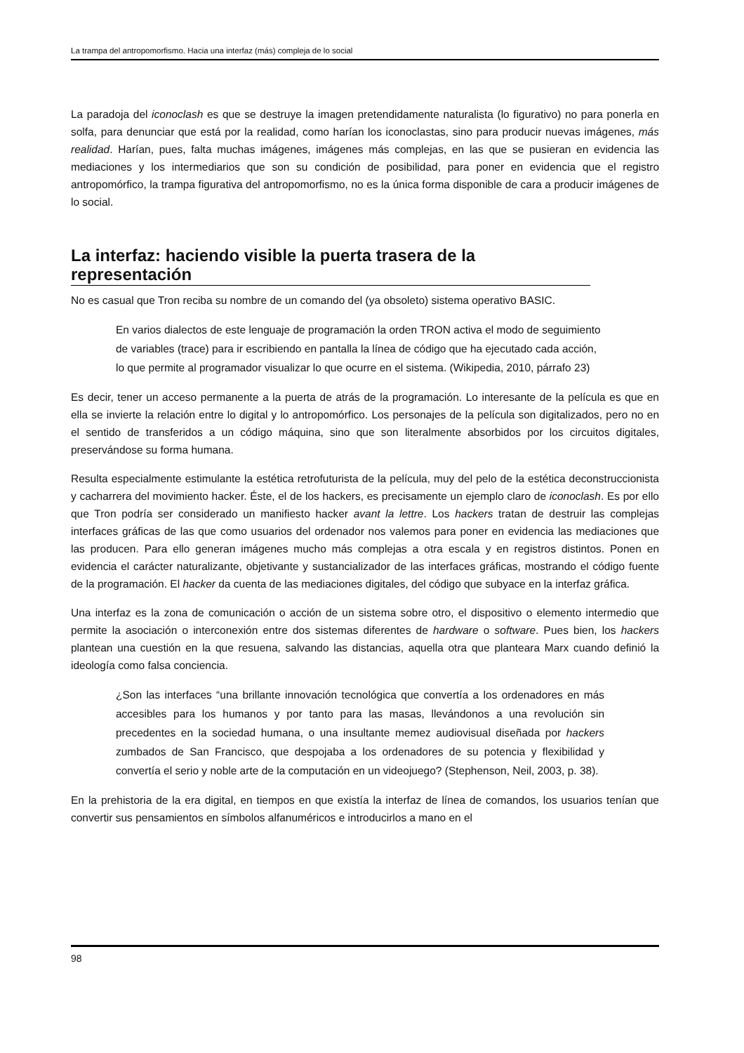La trampa del antropomorfismo. Hacia una interfaz (más) compleja de lo social
La paradoja del iconoclash es que se destruye la imagen pretendidamente naturalista (lo figurativo) no para ponerla en solfa, para denunciar que está por la realidad, como harían los iconoclastas, sino para producir nuevas imágenes, más realidad. Harían, pues, falta muchas imágenes, imágenes más complejas, en las que se pusieran en evidencia las mediaciones y los intermediarios que son su condición de posibilidad, para poner en evidencia que el registro antropomórfico, la trampa figurativa del antropomorfismo, no es la única forma disponible de cara a producir imágenes de lo social.
La interfaz: haciendo visible la puerta trasera de la representación
No es casual que Tron reciba su nombre de un comando del (ya obsoleto) sistema operativo BASIC.
En varios dialectos de este lenguaje de programación la orden TRON activa el modo de seguimiento de variables (trace) para ir escribiendo en pantalla la línea de código que ha ejecutado cada acción, lo que permite al programador visualizar lo que ocurre en el sistema. (Wikipedia, 2010, párrafo 23)
Es decir, tener un acceso permanente a la puerta de atrás de la programación. Lo interesante de la película es que en ella se invierte la relación entre lo digital y lo antropomórfico. Los personajes de la película son digitalizados, pero no en el sentido de transferidos a un código máquina, sino que son literalmente absorbidos por los circuitos digitales, preservándose su forma humana.
Resulta especialmente estimulante la estética retrofuturista de la película, muy del pelo de la estética deconstruccionista y cacharrera del movimiento hacker. Éste, el de los hackers, es precisamente un ejemplo claro de iconoclash. Es por ello que Tron podría ser considerado un manifiesto hacker avant la lettre. Los hackers tratan de destruir las complejas interfaces gráficas de las que como usuarios del ordenador nos valemos para poner en evidencia las mediaciones que las producen. Para ello generan imágenes mucho más complejas a otra escala y en registros distintos. Ponen en evidencia el carácter naturalizante, objetivante y sustancializador de las interfaces gráficas, mostrando el código fuente de la programación. El hacker da cuenta de las mediaciones digitales, del código que subyace en la interfaz gráfica.
Una interfaz es la zona de comunicación o acción de un sistema sobre otro, el dispositivo o elemento intermedio que permite la asociación o interconexión entre dos sistemas diferentes de hardware o software. Pues bien, los hackers plantean una cuestión en la que resuena, salvando las distancias, aquella otra que planteara Marx cuando definió la ideología como falsa conciencia.
¿Son las interfaces “una brillante innovación tecnológica que convertía a los ordenadores en más accesibles para los humanos y por tanto para las masas, llevándonos a una revolución sin precedentes en la sociedad humana, o una insultante memez audiovisual diseñada por hackers zumbados de San Francisco, que despojaba a los ordenadores de su potencia y flexibilidad y convertía el serio y noble arte de la computación en un videojuego? (Stephenson, Neil, 2003, p. 38).
En la prehistoria de la era digital, en tiempos en que existía la interfaz de línea de comandos, los usuarios tenían que convertir sus pensamientos en símbolos alfanuméricos e introducirlos a mano en el
98